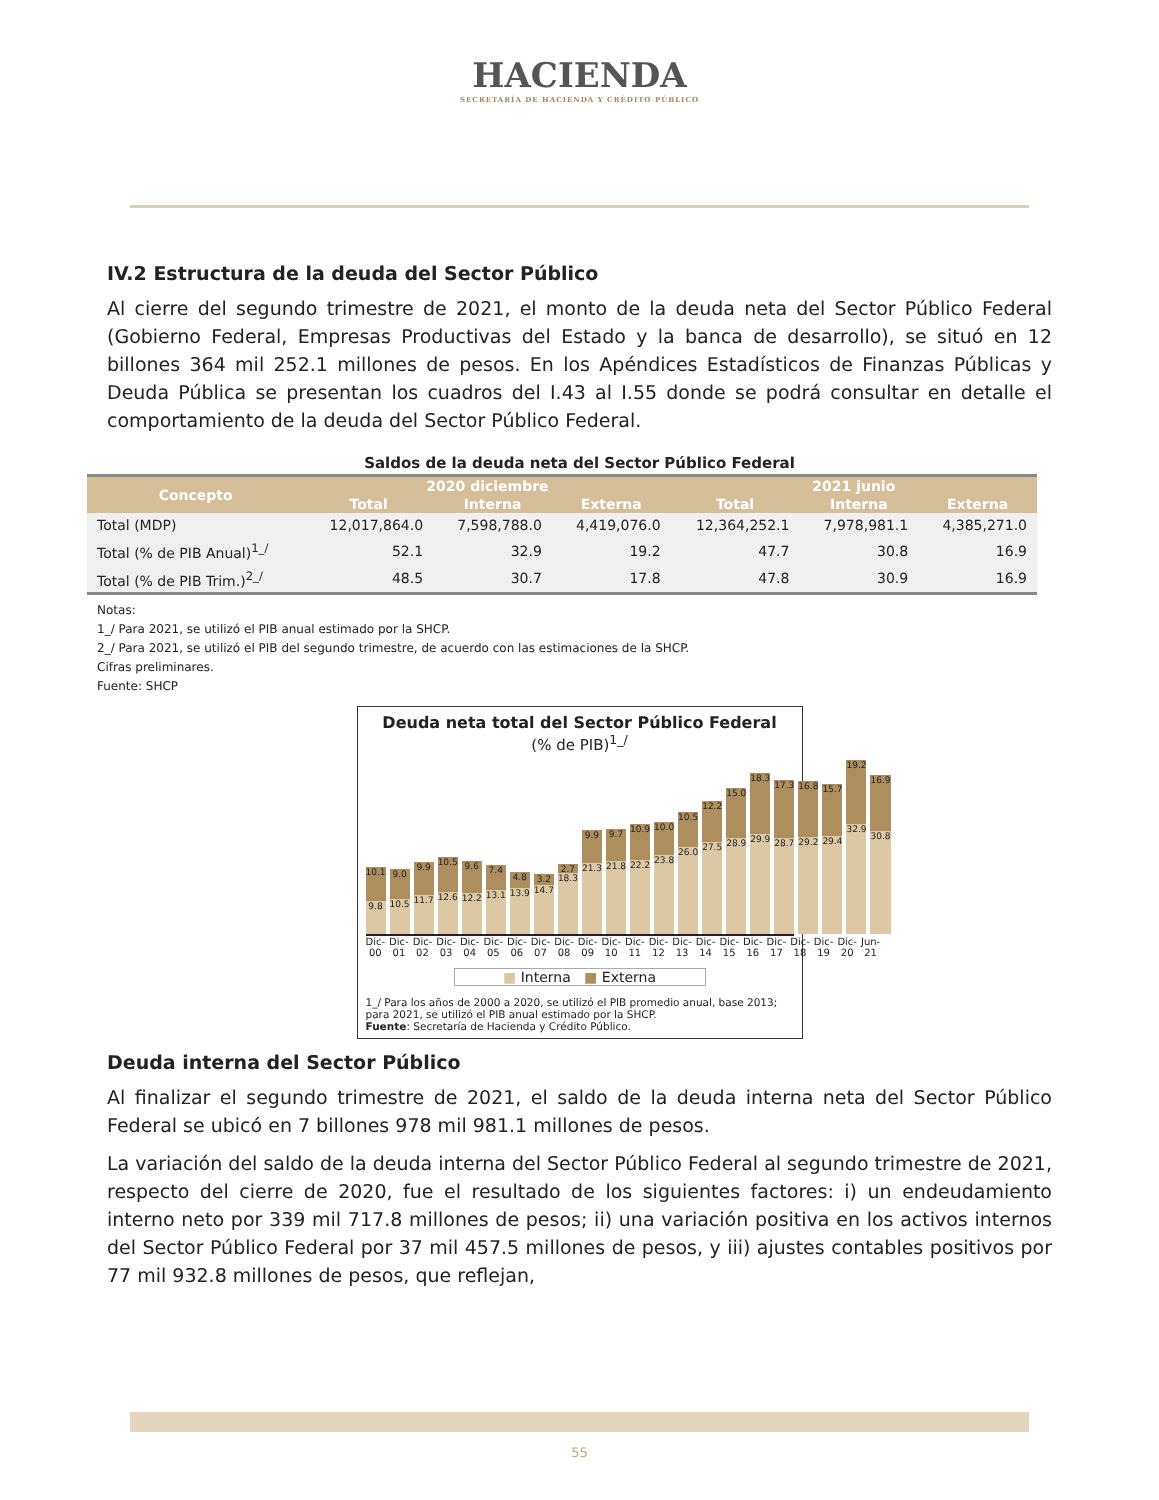HACIENDA
SECRETARÍA DE HACIENDA Y CRÉDITO PÚBLICO
IV.2 Estructura de la deuda del Sector Público
Al cierre del segundo trimestre de 2021, el monto de la deuda neta del Sector Público Federal (Gobierno Federal, Empresas Productivas del Estado y la banca de desarrollo), se situó en 12 billones 364 mil 252.1 millones de pesos. En los Apéndices Estadísticos de Finanzas Públicas y Deuda Pública se presentan los cuadros del I.43 al I.55 donde se podrá consultar en detalle el comportamiento de la deuda del Sector Público Federal.
Saldos de la deuda neta del Sector Público Federal
| Concepto | 2020 diciembre | | | 2021 junio | | |
| --- | --- | --- | --- | --- | --- | --- |
| | Total | Interna | Externa | Total | Interna | Externa |
| Total (MDP) | 12,017,864.0 | 7,598,788.0 | 4,419,076.0 | 12,364,252.1 | 7,978,981.1 | 4,385,271.0 |
| Total (% de PIB Anual)<sup>1_/</sup> | 52.1 | 32.9 | 19.2 | 47.7 | 30.8 | 16.9 |
| Total (% de PIB Trim.)<sup>2_/</sup> | 48.5 | 30.7 | 17.8 | 47.8 | 30.9 | 16.9 |
Notas:
1_/ Para 2021, se utilizó el PIB anual estimado por la SHCP.
2_/ Para 2021, se utilizó el PIB del segundo trimestre, de acuerdo con las estimaciones de la SHCP.
Cifras preliminares.
Fuente: SHCP
Deuda neta total del Sector Público Federal
(% de PIB)<sup>1_/</sup>
10.1
9.8
9.0
10.5
9.9
11.7
10.5
12.6
9.6
12.2
7.4
13.1
4.8
13.9
3.2
14.7
2.7
18.3
9.9
21.3
9.7
21.8
10.9
22.2
10.0
23.8
10.5
26.0
12.2
27.5
15.0
28.9
18.3
29.9
17.3
28.7
16.8
29.2
15.7
29.4
19.2
32.9
16.9
30.8
Dic-00 Dic-01 Dic-02 Dic-03 Dic-04 Dic-05 Dic-06 Dic-07 Dic-08 Dic-09 Dic-10 Dic-11 Dic-12 Dic-13 Dic-14 Dic-15 Dic-16 Dic-17 Dic-18 Dic-19 Dic-20 Jun-21
■ Interna ■ Externa
1_/ Para los años de 2000 a 2020, se utilizó el PIB promedio anual, base 2013; para 2021, se utilizó el PIB anual estimado por la SHCP.
Fuente: Secretaría de Hacienda y Crédito Público.
Deuda interna del Sector Público
Al finalizar el segundo trimestre de 2021, el saldo de la deuda interna neta del Sector Público Federal se ubicó en 7 billones 978 mil 981.1 millones de pesos.
La variación del saldo de la deuda interna del Sector Público Federal al segundo trimestre de 2021, respecto del cierre de 2020, fue el resultado de los siguientes factores: i) un endeudamiento interno neto por 339 mil 717.8 millones de pesos; ii) una variación positiva en los activos internos del Sector Público Federal por 37 mil 457.5 millones de pesos, y iii) ajustes contables positivos por 77 mil 932.8 millones de pesos, que reflejan,
55